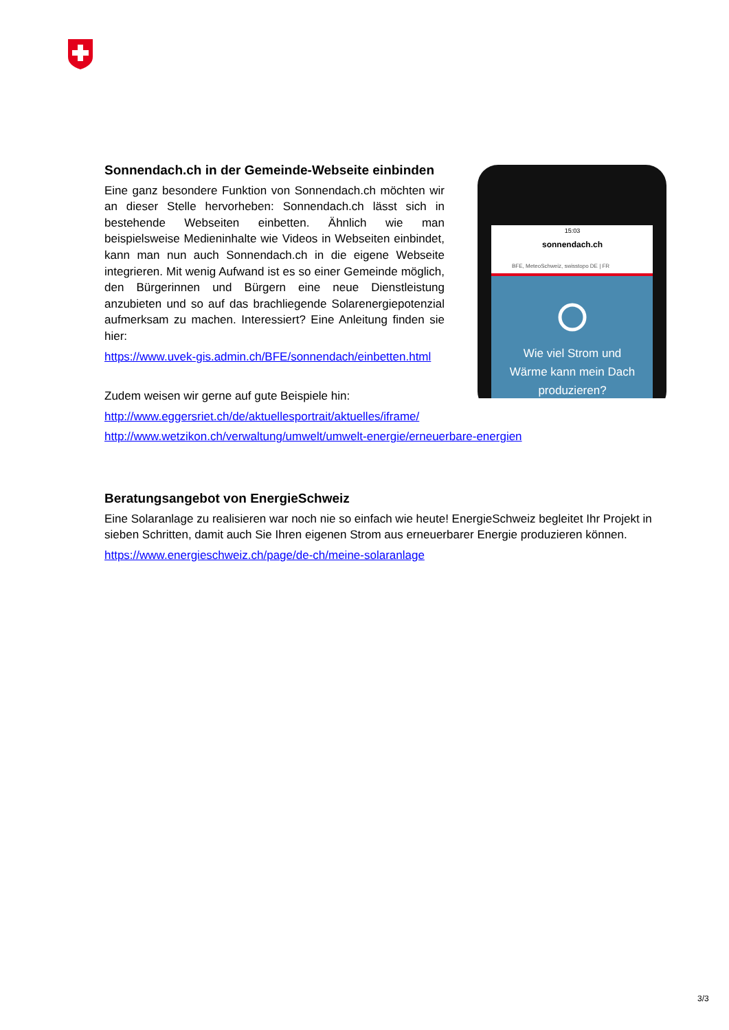15:03
sonnendach.ch
BFE, MeteoSchweiz, swisstopo DE | FR
Wie viel Strom und
Wärme kann mein Dach
produzieren?
Sonnendach.ch in der Gemeinde-Webseite einbinden
Eine ganz besondere Funktion von Sonnendach.ch möchten wir an dieser Stelle hervorheben: Sonnendach.ch lässt sich in bestehende Webseiten einbetten. Ähnlich wie man beispielsweise Medieninhalte wie Videos in Webseiten einbindet, kann man nun auch Sonnendach.ch in die eigene Webseite integrieren. Mit wenig Aufwand ist es so einer Gemeinde möglich, den Bürgerinnen und Bürgern eine neue Dienstleistung anzubieten und so auf das brachliegende Solarenergiepotenzial aufmerksam zu machen. Interessiert? Eine Anleitung finden sie hier:
https://www.uvek-gis.admin.ch/BFE/sonnendach/einbetten.html
Zudem weisen wir gerne auf gute Beispiele hin:
http://www.eggersriet.ch/de/aktuellesportrait/aktuelles/iframe/
http://www.wetzikon.ch/verwaltung/umwelt/umwelt-energie/erneuerbare-energien
Beratungsangebot von EnergieSchweiz
Eine Solaranlage zu realisieren war noch nie so einfach wie heute! EnergieSchweiz begleitet Ihr Projekt in sieben Schritten, damit auch Sie Ihren eigenen Strom aus erneuerbarer Energie produzieren können.
https://www.energieschweiz.ch/page/de-ch/meine-solaranlage
3/3